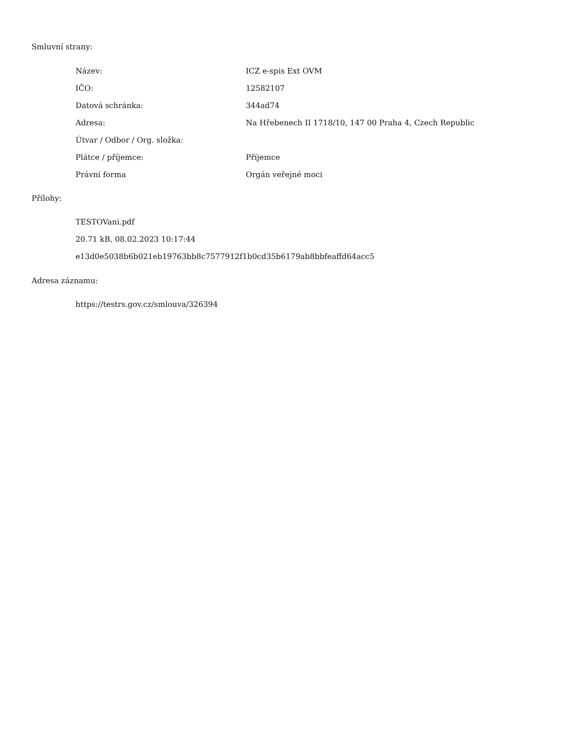Smluvní strany:
| Název: | ICZ e-spis Ext OVM |
| IČO: | 12582107 |
| Datová schránka: | 344ad74 |
| Adresa: | Na Hřebenech II 1718/10, 147 00 Praha 4, Czech Republic |
| Útvar / Odbor / Org. složka: | |
| Plátce / příjemce: | Příjemce |
| Právní forma | Orgán veřejné moci |
Přílohy:
TESTOVani.pdf
20.71 kB, 08.02.2023 10:17:44
e13d0e5038b6b021eb19763bb8c7577912f1b0cd35b6179ab8bbfeaffd64acc5
Adresa záznamu:
https://testrs.gov.cz/smlouva/326394